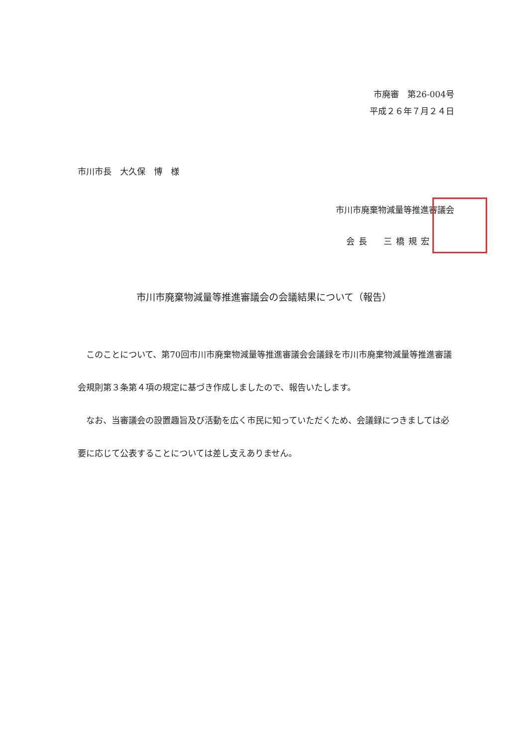市廃審　第26-004号
平成２６年７月２４日
市川市長　大久保　博　様
市川市廃棄物減量等推進審議会
会長　三橋規宏
市川市廃棄物減量等推進審議会の会議結果について（報告）
このことについて、第70回市川市廃棄物減量等推進審議会会議録を市川市廃棄物減量等推進審議会規則第３条第４項の規定に基づき作成しましたので、報告いたします。
なお、当審議会の設置趣旨及び活動を広く市民に知っていただくため、会議録につきましては必要に応じて公表することについては差し支えありません。